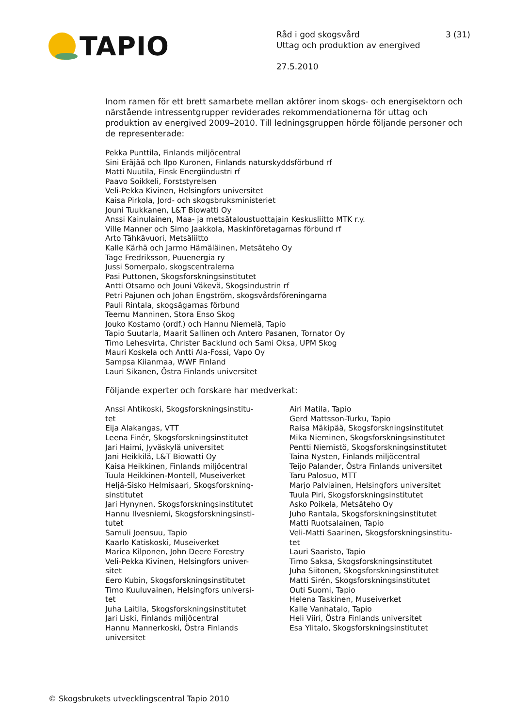TAPIO
Råd i god skogsvård 3 (31)
Uttag och produktion av energived
27.5.2010
Inom ramen för ett brett samarbete mellan aktörer inom skogs- och energisektorn och närstående intressentgrupper reviderades rekommendationerna för uttag och produktion av energived 2009–2010. Till ledningsgruppen hörde följande personer och de representerade:
Pekka Punttila, Finlands miljöcentral
Sini Eräjää och Ilpo Kuronen, Finlands naturskyddsförbund rf
Matti Nuutila, Finsk Energiindustri rf
Paavo Soikkeli, Forststyrelsen
Veli-Pekka Kivinen, Helsingfors universitet
Kaisa Pirkola, Jord- och skogsbruksministeriet
Jouni Tuukkanen, L&T Biowatti Oy
Anssi Kainulainen, Maa- ja metsätaloustuottajain Keskusliitto MTK r.y.
Ville Manner och Simo Jaakkola, Maskinföretagarnas förbund rf
Arto Tähkävuori, Metsäliitto
Kalle Kärhä och Jarmo Hämäläinen, Metsäteho Oy
Tage Fredriksson, Puuenergia ry
Jussi Somerpalo, skogscentralerna
Pasi Puttonen, Skogsforskningsinstitutet
Antti Otsamo och Jouni Väkevä, Skogsindustrin rf
Petri Pajunen och Johan Engström, skogsvårdsföreningarna
Pauli Rintala, skogsägarnas förbund
Teemu Manninen, Stora Enso Skog
Jouko Kostamo (ordf.) och Hannu Niemelä, Tapio
Tapio Suutarla, Maarit Sallinen och Antero Pasanen, Tornator Oy
Timo Lehesvirta, Christer Backlund och Sami Oksa, UPM Skog
Mauri Koskela och Antti Ala-Fossi, Vapo Oy
Sampsa Kiianmaa, WWF Finland
Lauri Sikanen, Östra Finlands universitet
Följande experter och forskare har medverkat:
Anssi Ahtikoski, Skogsforskningsinstitu-
tet
Eija Alakangas, VTT
Leena Finér, Skogsforskningsinstitutet
Jari Haimi, Jyväskylä universitet
Jani Heikkilä, L&T Biowatti Oy
Kaisa Heikkinen, Finlands miljöcentral
Tuula Heikkinen-Montell, Museiverket
Heljä-Sisko Helmisaari, Skogsforskning-
sinstitutet
Jari Hynynen, Skogsforskningsinstitutet
Hannu Ilvesniemi, Skogsforskningsinsti-
tutet
Samuli Joensuu, Tapio
Kaarlo Katiskoski, Museiverket
Marica Kilponen, John Deere Forestry
Veli-Pekka Kivinen, Helsingfors univer-
sitet
Eero Kubin, Skogsforskningsinstitutet
Timo Kuuluvainen, Helsingfors universi-
tet
Juha Laitila, Skogsforskningsinstitutet
Jari Liski, Finlands miljöcentral
Hannu Mannerkoski, Östra Finlands
universitet
Airi Matila, Tapio
Gerd Mattsson-Turku, Tapio
Raisa Mäkipää, Skogsforskningsinstitutet
Mika Nieminen, Skogsforskningsinstitutet
Pentti Niemistö, Skogsforskningsinstitutet
Taina Nysten, Finlands miljöcentral
Teijo Palander, Östra Finlands universitet
Taru Palosuo, MTT
Marjo Palviainen, Helsingfors universitet
Tuula Piri, Skogsforskningsinstitutet
Asko Poikela, Metsäteho Oy
Juho Rantala, Skogsforskningsinstitutet
Matti Ruotsalainen, Tapio
Veli-Matti Saarinen, Skogsforskningsinstitu-
tet
Lauri Saaristo, Tapio
Timo Saksa, Skogsforskningsinstitutet
Juha Siitonen, Skogsforskningsinstitutet
Matti Sirén, Skogsforskningsinstitutet
Outi Suomi, Tapio
Helena Taskinen, Museiverket
Kalle Vanhatalo, Tapio
Heli Viiri, Östra Finlands universitet
Esa Ylitalo, Skogsforskningsinstitutet
© Skogsbrukets utvecklingscentral Tapio 2010